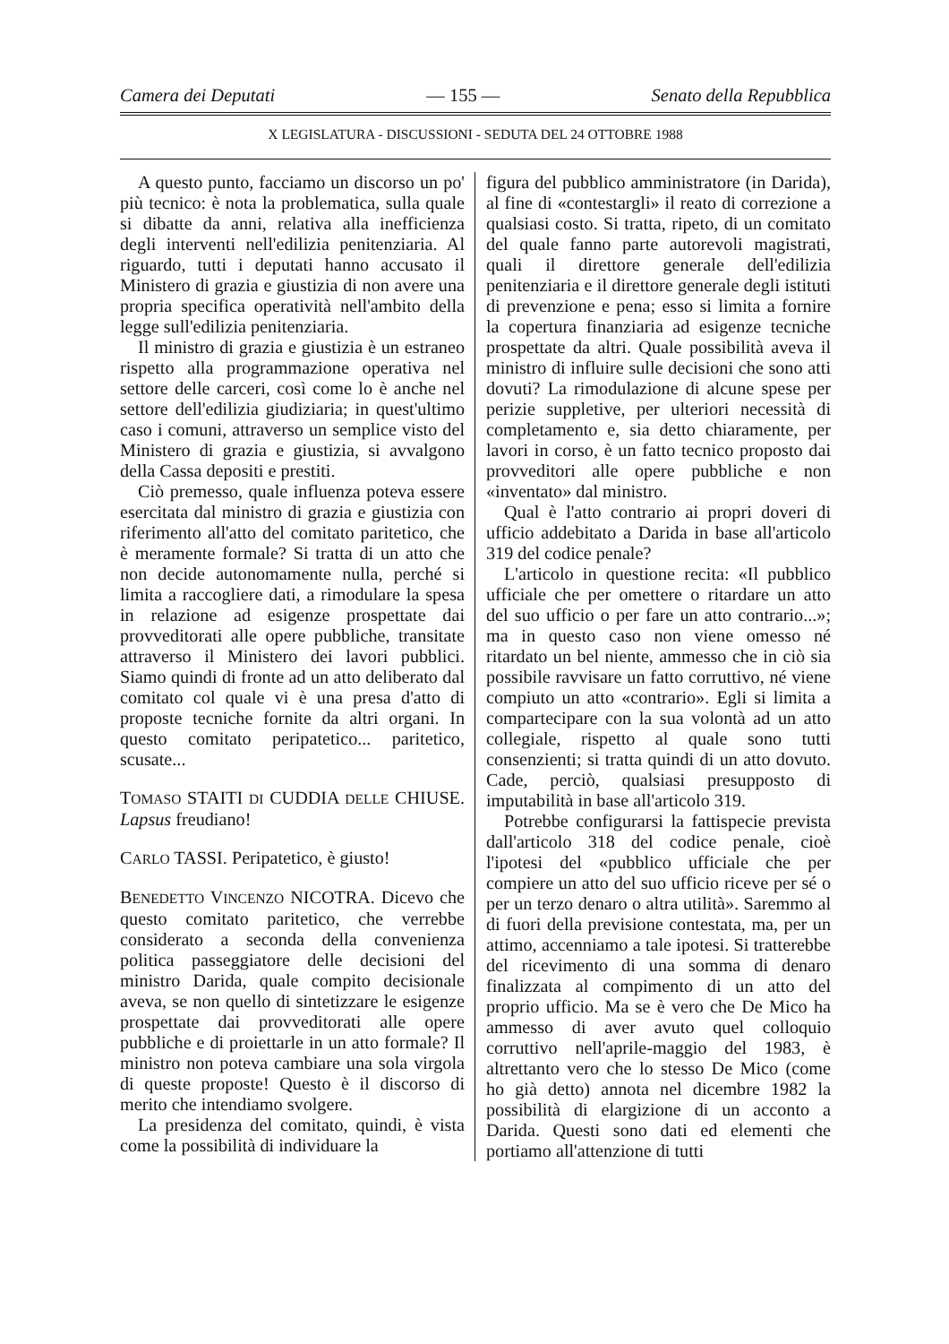Camera dei Deputati — 155 — Senato della Repubblica
X LEGISLATURA - DISCUSSIONI - SEDUTA DEL 24 OTTOBRE 1988
A questo punto, facciamo un discorso un po' più tecnico: è nota la problematica, sulla quale si dibatte da anni, relativa alla inefficienza degli interventi nell'edilizia penitenziaria. Al riguardo, tutti i deputati hanno accusato il Ministero di grazia e giustizia di non avere una propria specifica operatività nell'ambito della legge sull'edilizia penitenziaria.
Il ministro di grazia e giustizia è un estraneo rispetto alla programmazione operativa nel settore delle carceri, così come lo è anche nel settore dell'edilizia giudiziaria; in quest'ultimo caso i comuni, attraverso un semplice visto del Ministero di grazia e giustizia, si avvalgono della Cassa depositi e prestiti.
Ciò premesso, quale influenza poteva essere esercitata dal ministro di grazia e giustizia con riferimento all'atto del comitato paritetico, che è meramente formale? Si tratta di un atto che non decide autonomamente nulla, perché si limita a raccogliere dati, a rimodulare la spesa in relazione ad esigenze prospettate dai provveditorati alle opere pubbliche, transitate attraverso il Ministero dei lavori pubblici. Siamo quindi di fronte ad un atto deliberato dal comitato col quale vi è una presa d'atto di proposte tecniche fornite da altri organi. In questo comitato peripatetico... paritetico, scusate...
TOMASO STAITI DI CUDDIA DELLE CHIUSE. Lapsus freudiano!
CARLO TASSI. Peripatetico, è giusto!
BENEDETTO VINCENZO NICOTRA. Dicevo che questo comitato paritetico, che verrebbe considerato a seconda della convenienza politica passeggiatore delle decisioni del ministro Darida, quale compito decisionale aveva, se non quello di sintetizzare le esigenze prospettate dai provveditorati alle opere pubbliche e di proiettarle in un atto formale? Il ministro non poteva cambiare una sola virgola di queste proposte! Questo è il discorso di merito che intendiamo svolgere.
La presidenza del comitato, quindi, è vista come la possibilità di individuare la
figura del pubblico amministratore (in Darida), al fine di «contestargli» il reato di correzione a qualsiasi costo. Si tratta, ripeto, di un comitato del quale fanno parte autorevoli magistrati, quali il direttore generale dell'edilizia penitenziaria e il direttore generale degli istituti di prevenzione e pena; esso si limita a fornire la copertura finanziaria ad esigenze tecniche prospettate da altri. Quale possibilità aveva il ministro di influire sulle decisioni che sono atti dovuti? La rimodulazione di alcune spese per perizie suppletive, per ulteriori necessità di completamento e, sia detto chiaramente, per lavori in corso, è un fatto tecnico proposto dai provveditori alle opere pubbliche e non «inventato» dal ministro.
Qual è l'atto contrario ai propri doveri di ufficio addebitato a Darida in base all'articolo 319 del codice penale?
L'articolo in questione recita: «Il pubblico ufficiale che per omettere o ritardare un atto del suo ufficio o per fare un atto contrario...»; ma in questo caso non viene omesso né ritardato un bel niente, ammesso che in ciò sia possibile ravvisare un fatto corruttivo, né viene compiuto un atto «contrario». Egli si limita a compartecipare con la sua volontà ad un atto collegiale, rispetto al quale sono tutti consenzienti; si tratta quindi di un atto dovuto. Cade, perciò, qualsiasi presupposto di imputabilità in base all'articolo 319.
Potrebbe configurarsi la fattispecie prevista dall'articolo 318 del codice penale, cioè l'ipotesi del «pubblico ufficiale che per compiere un atto del suo ufficio riceve per sé o per un terzo denaro o altra utilità». Saremmo al di fuori della previsione contestata, ma, per un attimo, accenniamo a tale ipotesi. Si tratterebbe del ricevimento di una somma di denaro finalizzata al compimento di un atto del proprio ufficio. Ma se è vero che De Mico ha ammesso di aver avuto quel colloquio corruttivo nell'aprile-maggio del 1983, è altrettanto vero che lo stesso De Mico (come ho già detto) annota nel dicembre 1982 la possibilità di elargizione di un acconto a Darida. Questi sono dati ed elementi che portiamo all'attenzione di tutti